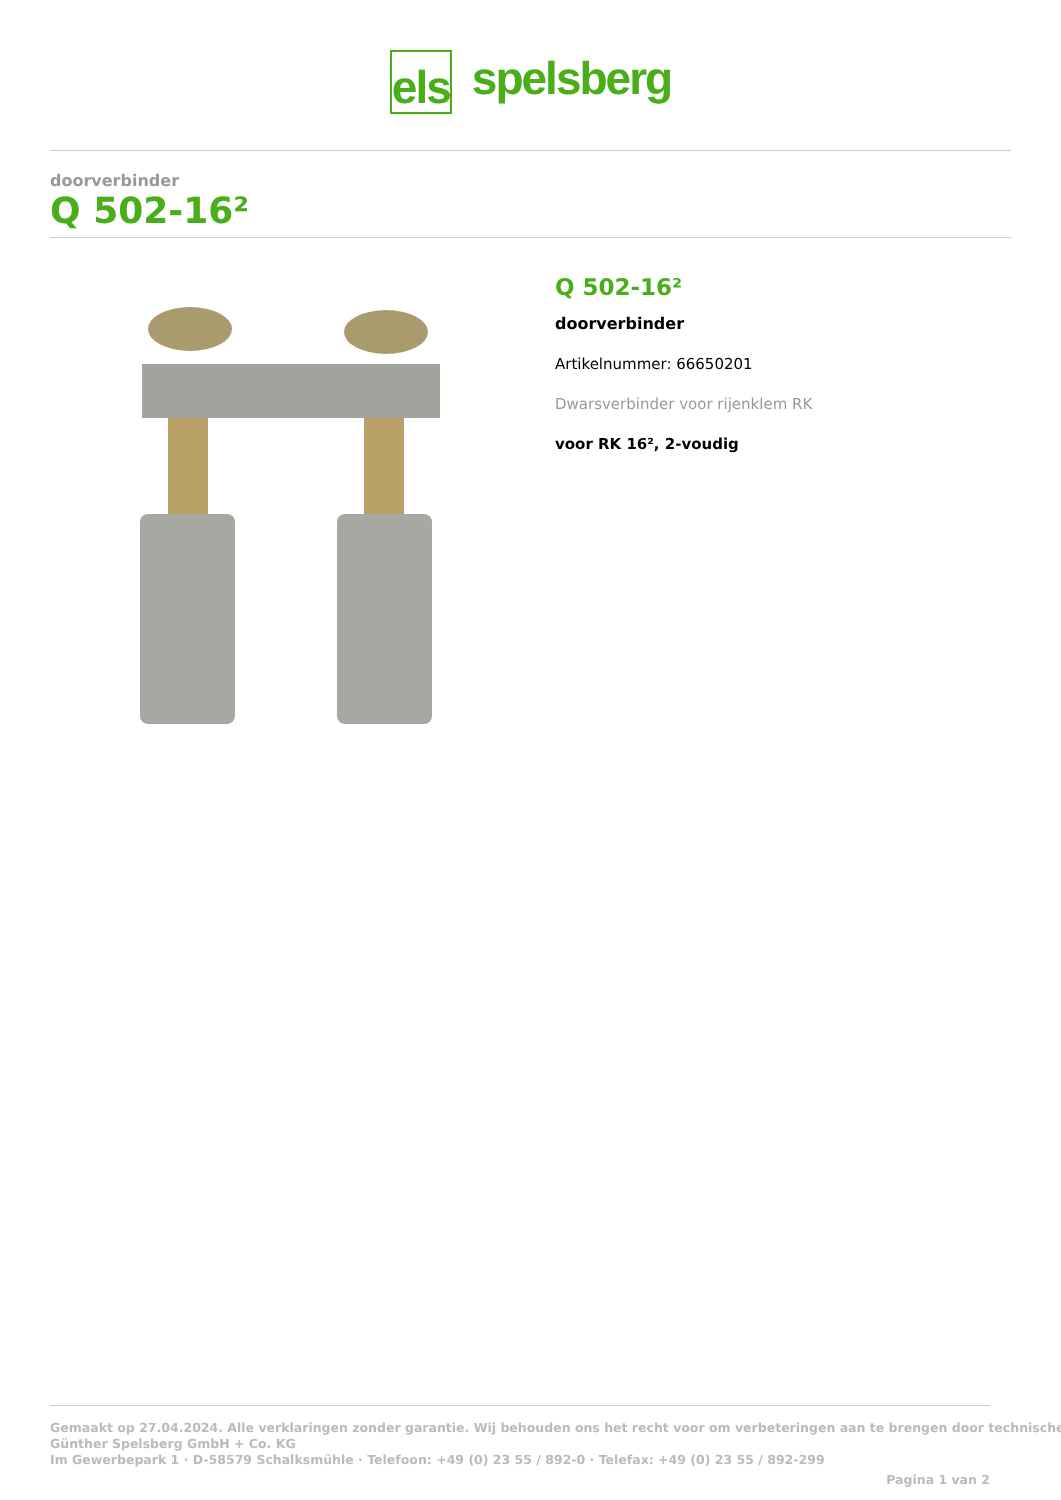els spelsberg
doorverbinder
Q 502-16²
Q 502-16²
doorverbinder
Artikelnummer: 66650201
Dwarsverbinder voor rijenklem RK
voor RK 16², 2-voudig
Gemaakt op 27.04.2024. Alle verklaringen zonder garantie. Wij behouden ons het recht voor om verbeteringen aan te brengen door technische
Günther Spelsberg GmbH + Co. KG
Im Gewerbepark 1 · D-58579 Schalksmühle · Telefoon: +49 (0) 23 55 / 892-0 · Telefax: +49 (0) 23 55 / 892-299
Pagina 1 van 2